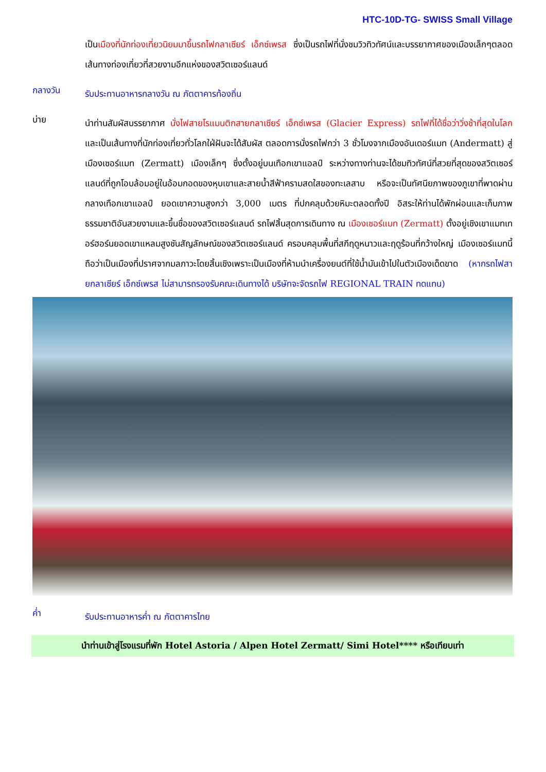HTC-10D-TG- SWISS Small Village
เป็นเมืองที่นักท่องเที่ยวนิยมมาขึ้นรถไฟกลาเซียร์ เอ็กซ์เพรส ซึ่งเป็นรถไฟที่นั่งชมวิวทิวทัศน์และบรรยากาศของเมืองเล็กๆตลอดเส้นทางท่องเที่ยวที่สวยงามอีกแห่งของสวิตเซอร์แลนด์
กลางวัน
รับประทานอาหารกลางวัน ณ ภัตตาคารท้องถิ่น
บ่าย
นำท่านสัมผัสบรรยากาศ นั่งไฟสายโรแมนติกสายกลาเซียร์ เอ็กซ์เพรส (Glacier Express) รถไฟที่ได้ชื่อว่าวิ่งช้าที่สุดในโลก และเป็นเส้นทางที่นักท่องเที่ยวทั่วโลกใฝ่ฝันจะได้สัมผัส ตลอดการนั่งรถไฟกว่า 3 ชั่วโมงจากเมืองอันเดอร์แมท (Andermatt) สู่ เมืองเซอร์แมท (Zermatt) เมืองเล็กๆ ซึ่งตั้งอยู่บนเทือกเขาแอลป์ ระหว่างทางท่านจะได้ชมทิวทัศน์ที่สวยที่สุดของสวิตเซอร์แลนด์ที่ถูกโอบล้อมอยู่ในอ้อมกอดของหุบเขาและสายน้ำสีฟ้าครามสดใสของทะเลสาบ หรือจะเป็นทัศนียภาพของภูเขาที่พาดผ่านกลางเทือกเขาแอลป์ ยอดเขาความสูงกว่า 3,000 เมตร ที่ปกคลุมด้วยหิมะตลอดทั้งปี อิสระให้ท่านได้พักผ่อนและเก็บภาพธรรมชาติอันสวยงามและขึ้นชื่อของสวิตเซอร์แลนด์ รถไฟสิ้นสุดการเดินทาง ณ เมืองเซอร์แมท (Zermatt) ตั้งอยู่เชิงเขาแมทเทอร์ฮอร์นยอดเขาแหลมสูงชันสัญลักษณ์ของสวิตเซอร์แลนด์ ครอบคลุมพื้นที่สกีฤดูหนาวและฤดูร้อนที่กว้างใหญ่ เมืองเซอร์แมทนี้ถือว่าเป็นเมืองที่ปราศจากมลภาวะโดยสิ้นเชิงเพราะเป็นเมืองที่ห้ามนำเครื่องยนต์ที่ใช้น้ำมันเข้าไปในตัวเมืองเด็ดขาด (หากรถไฟสายกลาเซียร์ เอ็กซ์เพรส ไม่สามารถรองรับคณะเดินทางได้ บริษัทจะจัดรถไฟ REGIONAL TRAIN ทดแทน)
ค่ำ
รับประทานอาหารค่ำ ณ ภัตตาคารไทย
นำท่านเข้าสู่โรงแรมที่พัก Hotel Astoria / Alpen Hotel Zermatt/ Simi Hotel**** หรือเทียบเท่า